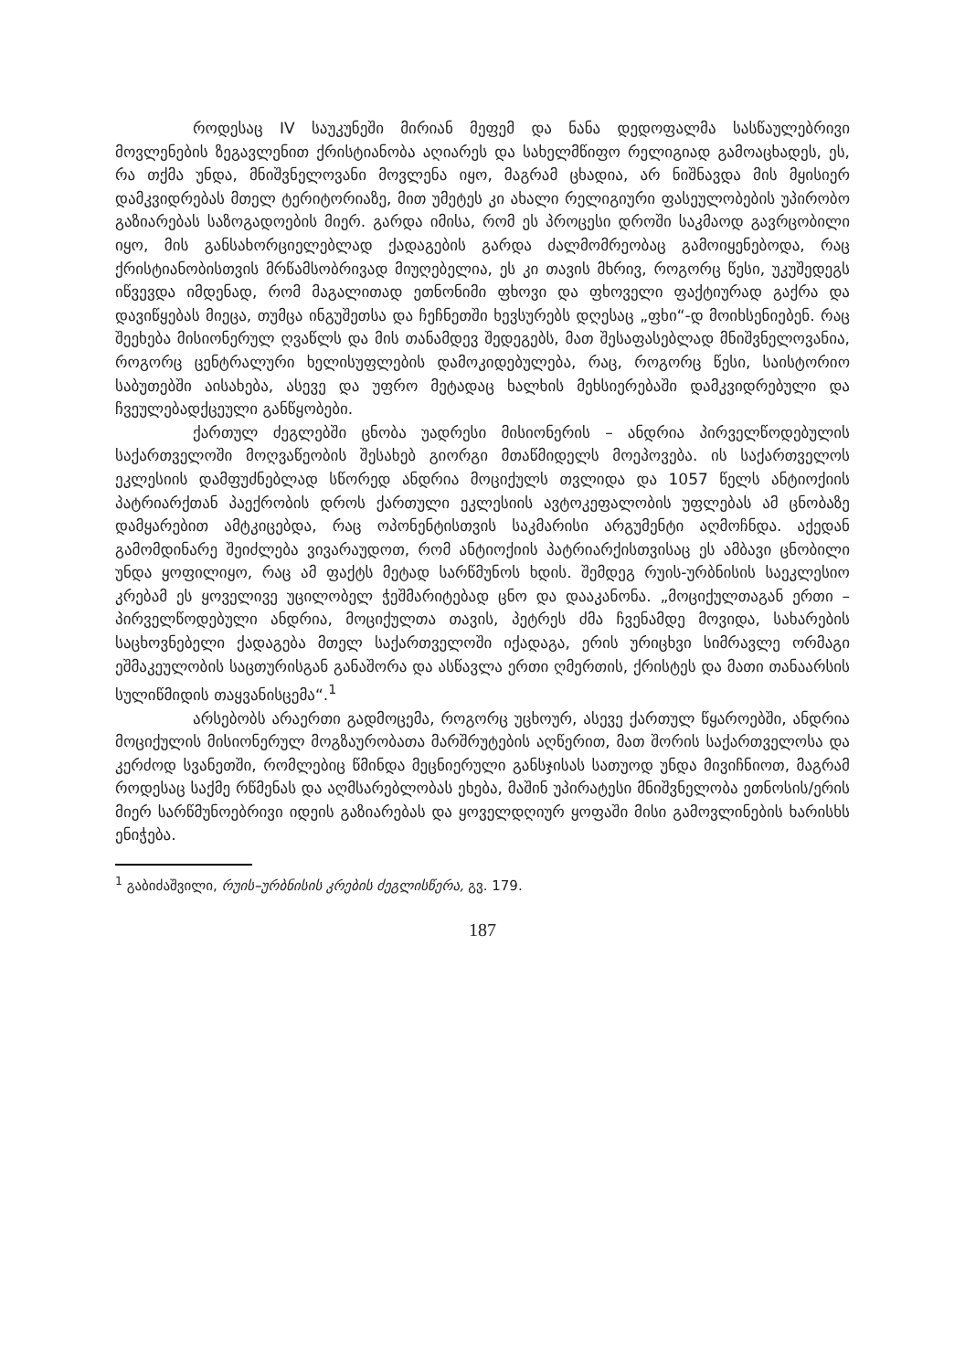როდესაც IV საუკუნეში მირიან მეფემ და ნანა დედოფალმა სასწაულებრივი მოვლენების ზეგავლენით ქრისტიანობა აღიარეს და სახელმწიფო რელიგიად გამოაცხადეს, ეს, რა თქმა უნდა, მნიშვნელოვანი მოვლენა იყო, მაგრამ ცხადია, არ ნიშნავდა მის მყისიერ დამკვიდრებას მთელ ტერიტორიაზე, მით უმეტეს კი ახალი რელიგიური ფასეულობების უპირობო გაზიარებას საზოგადოების მიერ. გარდა იმისა, რომ ეს პროცესი დროში საკმაოდ გავრცობილი იყო, მის განსახორციელებლად ქადაგების გარდა ძალმომრეობაც გამოიყენებოდა, რაც ქრისტიანობისთვის მრწამსობრივად მიუღებელია, ეს კი თავის მხრივ, როგორც წესი, უკუშედეგს იწვევდა იმდენად, რომ მაგალითად ეთნონიმი ფხოვი და ფხოველი ფაქტიურად გაქრა და დავიწყებას მიეცა, თუმცა ინგუშეთსა და ჩეჩნეთში ხევსურებს დღესაც „ფხი“-დ მოიხსენიებენ. რაც შეეხება მისიონერულ ღვაწლს და მის თანამდევ შედეგებს, მათ შესაფასებლად მნიშვნელოვანია, როგორც ცენტრალური ხელისუფლების დამოკიდებულება, რაც, როგორც წესი, საისტორიო საბუთებში აისახება, ასევე და უფრო მეტადაც ხალხის მეხსიერებაში დამკვიდრებული და ჩვეულებადქცეული განწყობები.
ქართულ ძეგლებში ცნობა უადრესი მისიონერის – ანდრია პირველწოდებულის საქართველოში მოღვაწეობის შესახებ გიორგი მთაწმიდელს მოეპოვება. ის საქართველოს ეკლესიის დამფუძნებლად სწორედ ანდრია მოციქულს თვლიდა და 1057 წელს ანტიოქიის პატრიარქთან პაექრობის დროს ქართული ეკლესიის ავტოკეფალობის უფლებას ამ ცნობაზე დამყარებით ამტკიცებდა, რაც ოპონენტისთვის საკმარისი არგუმენტი აღმოჩნდა. აქედან გამომდინარე შეიძლება ვივარაუდოთ, რომ ანტიოქიის პატრიარქისთვისაც ეს ამბავი ცნობილი უნდა ყოფილიყო, რაც ამ ფაქტს მეტად სარწმუნოს ხდის. შემდეგ რუის-ურბნისის საეკლესიო კრებამ ეს ყოველივე უცილობელ ჭეშმარიტებად ცნო და დააკანონა. „მოციქულთაგან ერთი – პირველწოდებული ანდრია, მოციქულთა თავის, პეტრეს ძმა ჩვენამდე მოვიდა, სახარების საცხოვნებელი ქადაგება მთელ საქართველოში იქადაგა, ერის ურიცხვი სიმრავლე ორმაგი ეშმაკეულობის საცთურისგან განაშორა და ასწავლა ერთი ღმერთის, ქრისტეს და მათი თანაარსის სულიწმიდის თაყვანისცემა“.<sup>1</sup>
არსებობს არაერთი გადმოცემა, როგორც უცხოურ, ასევე ქართულ წყაროებში, ანდრია მოციქულის მისიონერულ მოგზაურობათა მარშრუტების აღწერით, მათ შორის საქართველოსა და კერძოდ სვანეთში, რომლებიც წმინდა მეცნიერული განსჯისას სათუოდ უნდა მივიჩნიოთ, მაგრამ როდესაც საქმე რწმენას და აღმსარებლობას ეხება, მაშინ უპირატესი მნიშვნელობა ეთნოსის/ერის მიერ სარწმუნოებრივი იდეის გაზიარებას და ყოველდღიურ ყოფაში მისი გამოვლინების ხარისხს ენიჭება.
<sup>1</sup> გაბიძაშვილი, რუის–ურბნისის კრების ძეგლისწერა, გვ. 179.
187